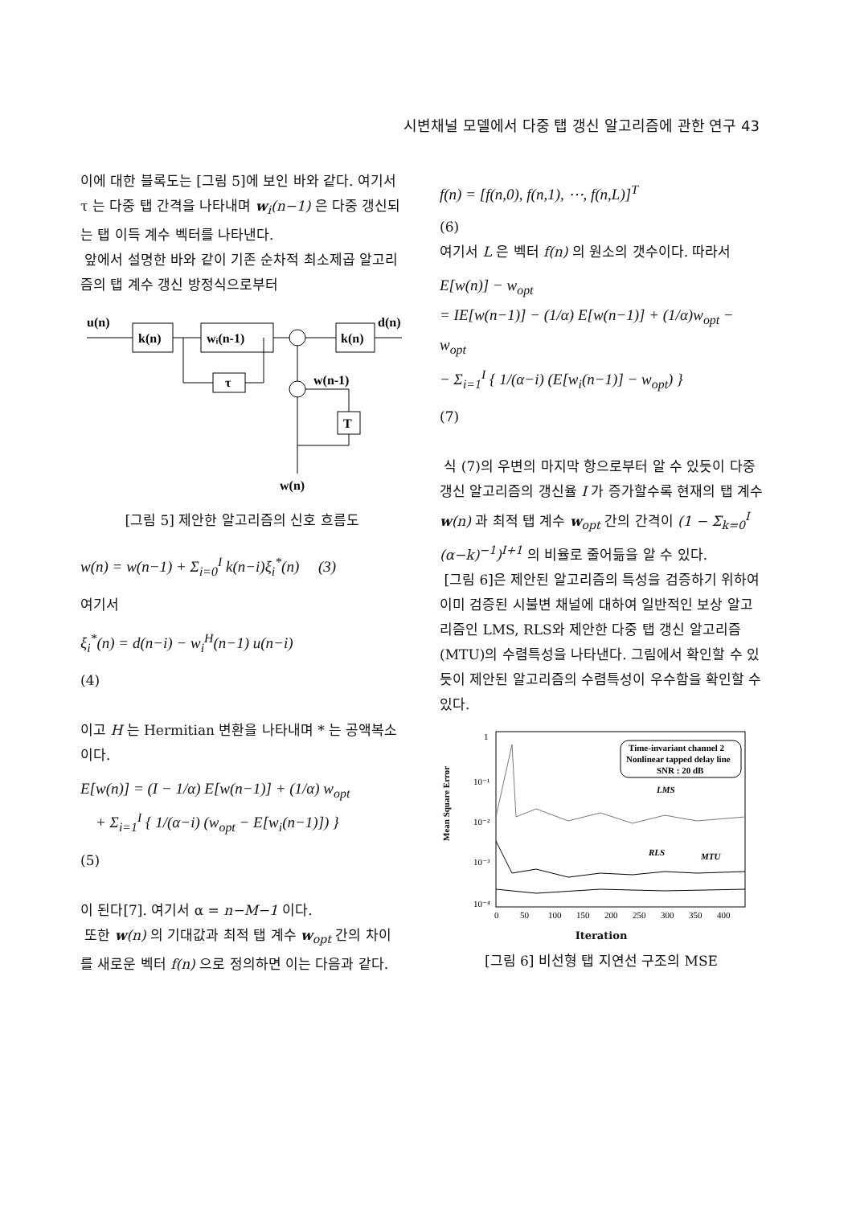시변채널 모델에서 다중 탭 갱신 알고리즘에 관한 연구 43
이에 대한 블록도는 [그림 5]에 보인 바와 같다. 여기서 τ 는 다중 탭 간격을 나타내며 w<sub>i</sub>(n−1) 은 다중 갱신되는 탭 이득 계수 벡터를 나타낸다.
앞에서 설명한 바와 같이 기존 순차적 최소제곱 알고리즘의 탭 계수 갱신 방정식으로부터
u(n)
k(n)
wᵢ(n-1)
k(n)
d(n)
τ
w(n-1)
T
w(n)
[그림 5] 제안한 알고리즘의 신호 흐름도
w(n) = w(n−1) + Σ<sub>i=0</sub><sup>I</sup> k(n−i)ξ<sub>i</sub><sup>*</sup>(n) (3)
여기서
ξ<sub>i</sub><sup>*</sup>(n) = d(n−i) − w<sub>i</sub><sup>H</sup>(n−1) u(n−i)
(4)
이고 H 는 Hermitian 변환을 나타내며 * 는 공액복소이다.
E[w(n)] = (I − 1/α) E[w(n−1)] + (1/α) w<sub>opt</sub>
+ Σ<sub>i=1</sub><sup>I</sup> { 1/(α−i) (w<sub>opt</sub> − E[w<sub>i</sub>(n−1)]) }
(5)
이 된다[7]. 여기서 α = n−M−1 이다.
또한 w(n) 의 기대값과 최적 탭 계수 w<sub>opt</sub> 간의 차이를 새로운 벡터 f(n) 으로 정의하면 이는 다음과 같다.
f(n) = [f(n,0), f(n,1), ⋯, f(n,L)]<sup>T</sup>
(6)
여기서 L 은 벡터 f(n) 의 원소의 갯수이다. 따라서
E[w(n)] − w<sub>opt</sub>
= IE[w(n−1)] − (1/α) E[w(n−1)] + (1/α)w<sub>opt</sub> − w<sub>opt</sub>
− Σ<sub>i=1</sub><sup>I</sup> { 1/(α−i) (E[w<sub>i</sub>(n−1)] − w<sub>opt</sub>) }
(7)
식 (7)의 우변의 마지막 항으로부터 알 수 있듯이 다중 갱신 알고리즘의 갱신율 I 가 증가할수록 현재의 탭 계수 w(n) 과 최적 탭 계수 w<sub>opt</sub> 간의 간격이 (1 − Σ<sub>k=0</sub><sup>I</sup> (α−k)<sup>−1</sup>)<sup>I+1</sup> 의 비율로 줄어듦을 알 수 있다.
[그림 6]은 제안된 알고리즘의 특성을 검증하기 위하여 이미 검증된 시불변 채널에 대하여 일반적인 보상 알고리즘인 LMS, RLS와 제안한 다중 탭 갱신 알고리즘(MTU)의 수렴특성을 나타낸다. 그림에서 확인할 수 있듯이 제안된 알고리즘의 수렴특성이 우수함을 확인할 수 있다.
Mean Square Error
1
10⁻¹
10⁻²
10⁻³
10⁻⁴
Time-invariant channel 2
Nonlinear tapped delay line
SNR : 20 dB
LMS
RLS
MTU
0
50
100
150
200
250
300
350
400
Iteration
[그림 6] 비선형 탭 지연선 구조의 MSE